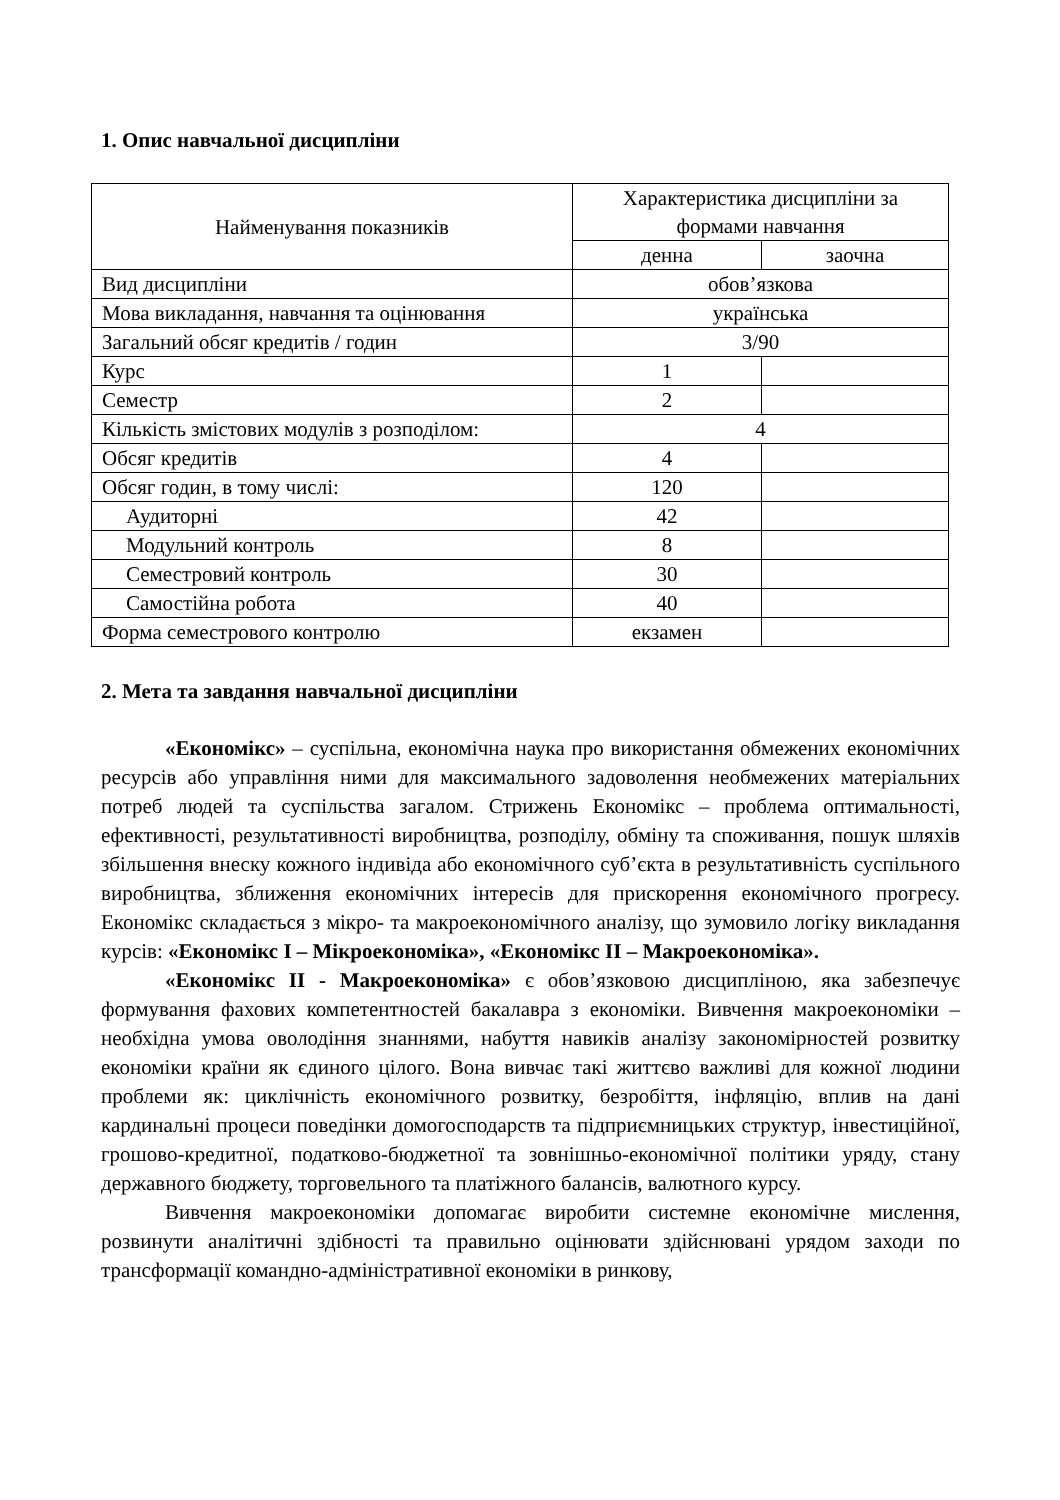1. Опис навчальної дисципліни
| Найменування показників | Характеристика дисципліни за формами навчання | |
| --- | --- | --- |
| | денна | заочна |
| Вид дисципліни | обов’язкова | |
| Мова викладання, навчання та оцінювання | українська | |
| Загальний обсяг кредитів / годин | 3/90 | |
| Курс | 1 | |
| Семестр | 2 | |
| Кількість змістових модулів з розподілом: | 4 | |
| Обсяг кредитів | 4 | |
| Обсяг годин, в тому числі: | 120 | |
| Аудиторні | 42 | |
| Модульний контроль | 8 | |
| Семестровий контроль | 30 | |
| Самостійна робота | 40 | |
| Форма семестрового контролю | екзамен | |
2. Мета та завдання навчальної дисципліни
«Економікс» – суспільна, економічна наука про використання обмежених економічних ресурсів або управління ними для максимального задоволення необмежених матеріальних потреб людей та суспільства загалом. Стрижень Економікс – проблема оптимальності, ефективності, результативності виробництва, розподілу, обміну та споживання, пошук шляхів збільшення внеску кожного індивіда або економічного суб’єкта в результативність суспільного виробництва, зближення економічних інтересів для прискорення економічного прогресу. Економікс складається з мікро- та макроекономічного аналізу, що зумовило логіку викладання курсів: «Економікс І – Мікроекономіка», «Економікс ІІ – Макроекономіка».
«Економікс ІІ - Макроекономіка» є обов’язковою дисципліною, яка забезпечує формування фахових компетентностей бакалавра з економіки. Вивчення макроекономіки – необхідна умова оволодіння знаннями, набуття навиків аналізу закономірностей розвитку економіки країни як єдиного цілого. Вона вивчає такі життєво важливі для кожної людини проблеми як: циклічність економічного розвитку, безробіття, інфляцію, вплив на дані кардинальні процеси поведінки домогосподарств та підприємницьких структур, інвестиційної, грошово-кредитної, податково-бюджетної та зовнішньо-економічної політики уряду, стану державного бюджету, торговельного та платіжного балансів, валютного курсу.
Вивчення макроекономіки допомагає виробити системне економічне мислення, розвинути аналітичні здібності та правильно оцінювати здійснювані урядом заходи по трансформації командно-адміністративної економіки в ринкову,